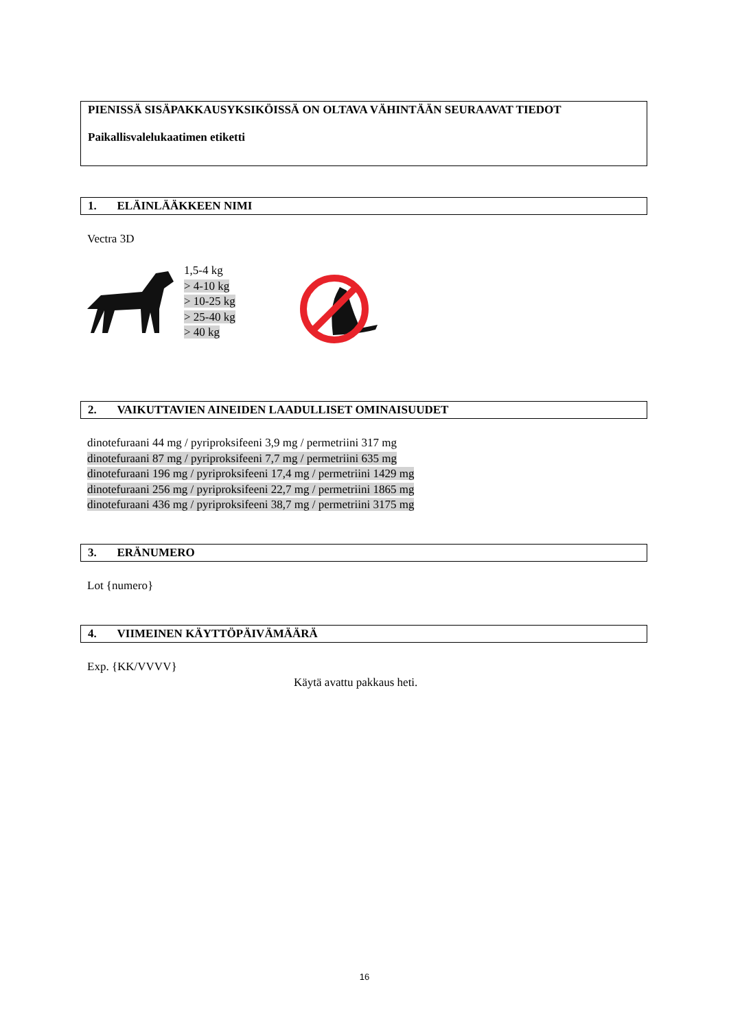PIENISSÄ SISÄPAKKAUSYKSIKÖISSÄ ON OLTAVA VÄHINTÄÄN SEURAAVAT TIEDOT
Paikallisvalelukaatimen etiketti
1. ELÄINLÄÄKKEEN NIMI
Vectra 3D
1,5-4 kg
> 4-10 kg
> 10-25 kg
> 25-40 kg
> 40 kg
2. VAIKUTTAVIEN AINEIDEN LAADULLISET OMINAISUUDET
dinotefuraani 44 mg / pyriproksifeeni 3,9 mg / permetriini 317 mg
dinotefuraani 87 mg / pyriproksifeeni 7,7 mg / permetriini 635 mg
dinotefuraani 196 mg / pyriproksifeeni 17,4 mg / permetriini 1429 mg
dinotefuraani 256 mg / pyriproksifeeni 22,7 mg / permetriini 1865 mg
dinotefuraani 436 mg / pyriproksifeeni 38,7 mg / permetriini 3175 mg
3. ERÄNUMERO
Lot {numero}
4. VIIMEINEN KÄYTTÖPÄIVÄMÄÄRÄ
Exp. {KK/VVVV}
Käytä avattu pakkaus heti.
16